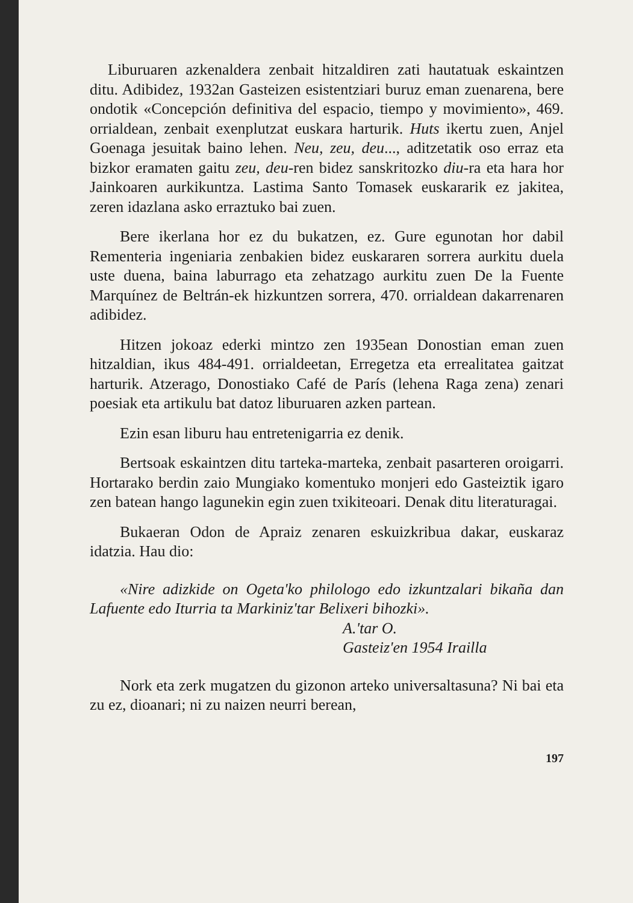Liburuaren azkenaldera zenbait hitzaldiren zati hautatuak eskaintzen ditu. Adibidez, 1932an Gasteizen esistentziari buruz eman zuenarena, bere ondotik «Concepción definitiva del espacio, tiempo y movimiento», 469. orrialdean, zenbait exenplutzat euskara harturik. Huts ikertu zuen, Anjel Goenaga jesuitak baino lehen. Neu, zeu, deu..., aditzetatik oso erraz eta bizkor eramaten gaitu zeu, deu-ren bidez sanskritozko diu-ra eta hara hor Jainkoaren aurkikuntza. Lastima Santo Tomasek euskararik ez jakitea, zeren idazlana asko erraztuko bai zuen.
Bere ikerlana hor ez du bukatzen, ez. Gure egunotan hor dabil Rementeria ingeniaria zenbakien bidez euskararen sorrera aurkitu duela uste duena, baina laburrago eta zehatzago aurkitu zuen De la Fuente Marquínez de Beltrán-ek hizkuntzen sorrera, 470. orrialdean dakarrenaren adibidez.
Hitzen jokoaz ederki mintzo zen 1935ean Donostian eman zuen hitzaldian, ikus 484-491. orrialdeetan, Erregetza eta errealitatea gaitzat harturik. Atzerago, Donostiako Café de París (lehena Raga zena) zenari poesiak eta artikulu bat datoz liburuaren azken partean.
Ezin esan liburu hau entretenigarria ez denik.
Bertsoak eskaintzen ditu tarteka-marteka, zenbait pasarteren oroigarri. Hortarako berdin zaio Mungiako komentuko monjeri edo Gasteiztik igaro zen batean hango lagunekin egin zuen txikiteoari. Denak ditu literaturagai.
Bukaeran Odon de Apraiz zenaren eskuizkribua dakar, euskaraz idatzia. Hau dio:
«Nire adizkide on Ogeta'ko philologo edo izkuntzalari bikaña dan Lafuente edo Iturria ta Markiniz'tar Belixeri bihozki».
A.'tar O.
Gasteiz'en 1954 Irailla
Nork eta zerk mugatzen du gizonon arteko universaltasuna? Ni bai eta zu ez, dioanari; ni zu naizen neurri berean,
197